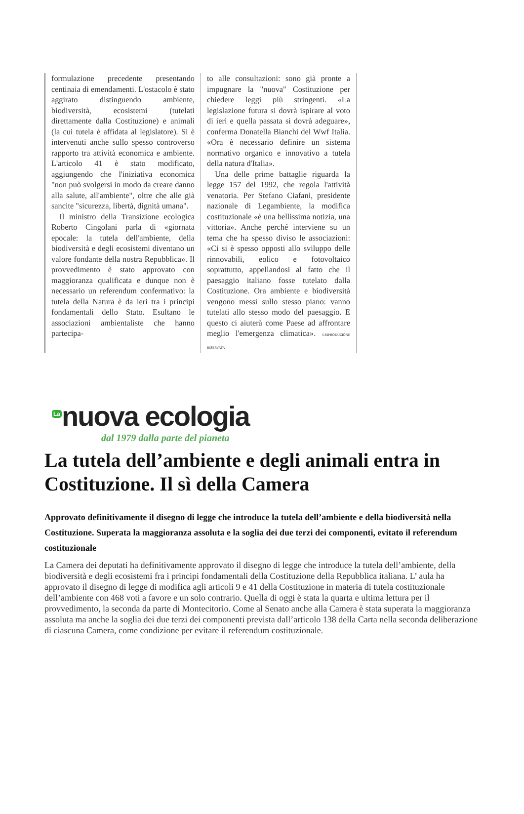formulazione precedente presentando centinaia di emendamenti. L'ostacolo è stato aggirato distinguendo ambiente, biodiversità, ecosistemi (tutelati direttamente dalla Costituzione) e animali (la cui tutela è affidata al legislatore). Si è intervenuti anche sullo spesso controverso rapporto tra attività economica e ambiente. L'articolo 41 è stato modificato, aggiungendo che l'iniziativa economica "non può svolgersi in modo da creare danno alla salute, all'ambiente", oltre che alle già sancite "sicurezza, libertà, dignità umana".
Il ministro della Transizione ecologica Roberto Cingolani parla di «giornata epocale: la tutela dell'ambiente, della biodiversità e degli ecosistemi diventano un valore fondante della nostra Repubblica». Il provvedimento è stato approvato con maggioranza qualificata e dunque non è necessario un referendum confermativo: la tutela della Natura è da ieri tra i principi fondamentali dello Stato. Esultano le associazioni ambientaliste che hanno partecipa-
to alle consultazioni: sono già pronte a impugnare la "nuova" Costituzione per chiedere leggi più stringenti. «La legislazione futura si dovrà ispirare al voto di ieri e quella passata si dovrà adeguare», conferma Donatella Bianchi del Wwf Italia. «Ora è necessario definire un sistema normativo organico e innovativo a tutela della natura d'Italia».
Una delle prime battaglie riguarda la legge 157 del 1992, che regola l'attività venatoria. Per Stefano Ciafani, presidente nazionale di Legambiente, la modifica costituzionale «è una bellissima notizia, una vittoria». Anche perché interviene su un tema che ha spesso diviso le associazioni: «Ci si è spesso opposti allo sviluppo delle rinnovabili, eolico e fotovoltaico soprattutto, appellandosi al fatto che il paesaggio italiano fosse tutelato dalla Costituzione. Ora ambiente e biodiversità vengono messi sullo stesso piano: vanno tutelati allo stesso modo del paesaggio. E questo ci aiuterà come Paese ad affrontare meglio l'emergenza climatica». ©RIPRODUZIONE RISERVATA
<sup>La</sup>nuova ecologia
dal 1979 dalla parte del pianeta
La tutela dell’ambiente e degli animali entra in Costituzione. Il sì della Camera
Approvato definitivamente il disegno di legge che introduce la tutela dell’ambiente e della biodiversità nella Costituzione. Superata la maggioranza assoluta e la soglia dei due terzi dei componenti, evitato il referendum costituzionale
La Camera dei deputati ha definitivamente approvato il disegno di legge che introduce la tutela dell’ambiente, della biodiversità e degli ecosistemi fra i principi fondamentali della Costituzione della Repubblica italiana. L’ aula ha approvato il disegno di legge di modifica agli articoli 9 e 41 della Costituzione in materia di tutela costituzionale dell’ambiente con 468 voti a favore e un solo contrario. Quella di oggi è stata la quarta e ultima lettura per il provvedimento, la seconda da parte di Montecitorio. Come al Senato anche alla Camera è stata superata la maggioranza assoluta ma anche la soglia dei due terzi dei componenti prevista dall’articolo 138 della Carta nella seconda deliberazione di ciascuna Camera, come condizione per evitare il referendum costituzionale.